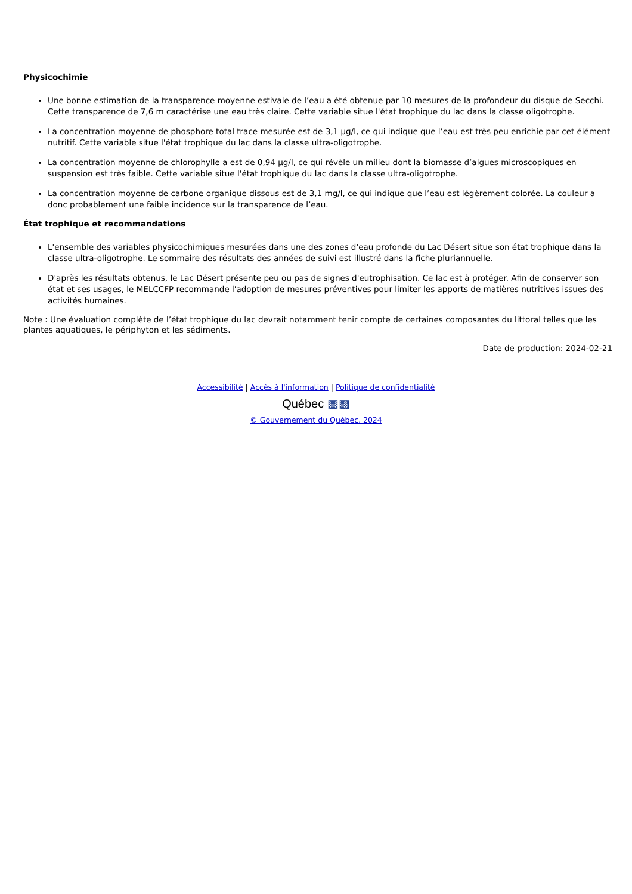Physicochimie
Une bonne estimation de la transparence moyenne estivale de l’eau a été obtenue par 10 mesures de la profondeur du disque de Secchi. Cette transparence de 7,6 m caractérise une eau très claire. Cette variable situe l'état trophique du lac dans la classe oligotrophe.
La concentration moyenne de phosphore total trace mesurée est de 3,1 µg/l, ce qui indique que l’eau est très peu enrichie par cet élément nutritif. Cette variable situe l'état trophique du lac dans la classe ultra-oligotrophe.
La concentration moyenne de chlorophylle a est de 0,94 µg/l, ce qui révèle un milieu dont la biomasse d’algues microscopiques en suspension est très faible. Cette variable situe l'état trophique du lac dans la classe ultra-oligotrophe.
La concentration moyenne de carbone organique dissous est de 3,1 mg/l, ce qui indique que l’eau est légèrement colorée. La couleur a donc probablement une faible incidence sur la transparence de l’eau.
État trophique et recommandations
L'ensemble des variables physicochimiques mesurées dans une des zones d'eau profonde du Lac Désert situe son état trophique dans la classe ultra-oligotrophe. Le sommaire des résultats des années de suivi est illustré dans la fiche pluriannuelle.
D'après les résultats obtenus, le Lac Désert présente peu ou pas de signes d'eutrophisation. Ce lac est à protéger. Afin de conserver son état et ses usages, le MELCCFP recommande l'adoption de mesures préventives pour limiter les apports de matières nutritives issues des activités humaines.
Note : Une évaluation complète de l’état trophique du lac devrait notamment tenir compte de certaines composantes du littoral telles que les plantes aquatiques, le périphyton et les sédiments.
Date de production: 2024-02-21
Accessibilité | Accès à l'information | Politique de confidentialité
Québec ▩▩
© Gouvernement du Québec, 2024